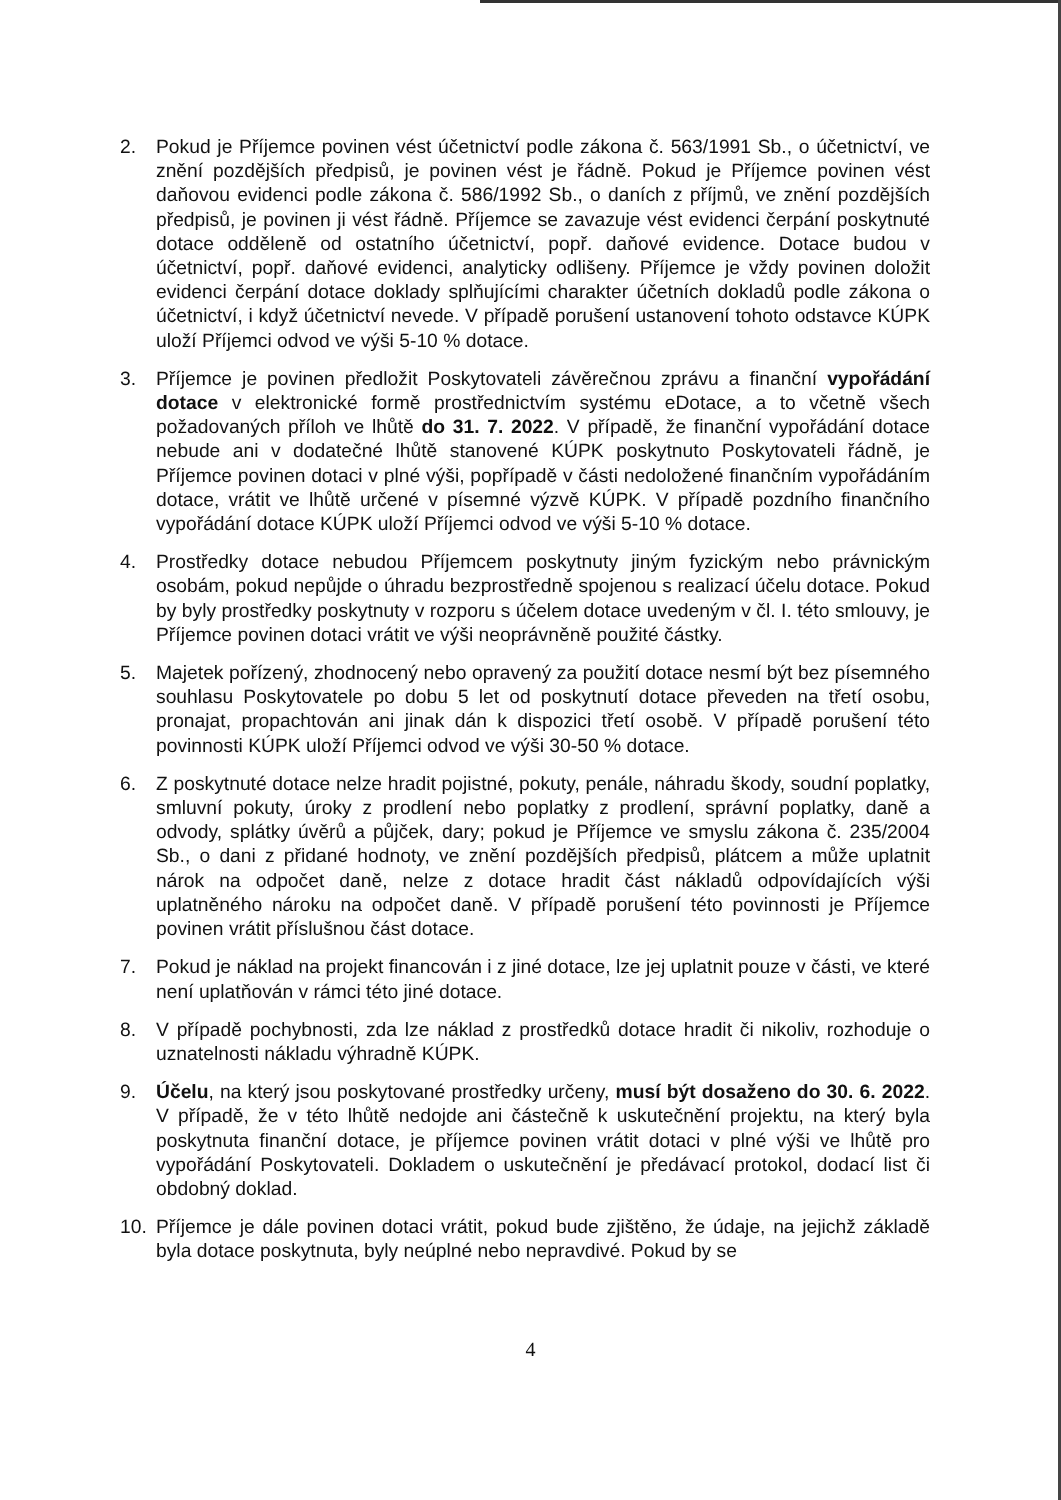2. Pokud je Příjemce povinen vést účetnictví podle zákona č. 563/1991 Sb., o účetnictví, ve znění pozdějších předpisů, je povinen vést je řádně. Pokud je Příjemce povinen vést daňovou evidenci podle zákona č. 586/1992 Sb., o daních z příjmů, ve znění pozdějších předpisů, je povinen ji vést řádně. Příjemce se zavazuje vést evidenci čerpání poskytnuté dotace odděleně od ostatního účetnictví, popř. daňové evidence. Dotace budou v účetnictví, popř. daňové evidenci, analyticky odlišeny. Příjemce je vždy povinen doložit evidenci čerpání dotace doklady splňujícími charakter účetních dokladů podle zákona o účetnictví, i když účetnictví nevede. V případě porušení ustanovení tohoto odstavce KÚPK uloží Příjemci odvod ve výši 5-10 % dotace.
3. Příjemce je povinen předložit Poskytovateli závěrečnou zprávu a finanční vypořádání dotace v elektronické formě prostřednictvím systému eDotace, a to včetně všech požadovaných příloh ve lhůtě do 31. 7. 2022. V případě, že finanční vypořádání dotace nebude ani v dodatečné lhůtě stanovené KÚPK poskytnuto Poskytovateli řádně, je Příjemce povinen dotaci v plné výši, popřípadě v části nedoložené finančním vypořádáním dotace, vrátit ve lhůtě určené v písemné výzvě KÚPK. V případě pozdního finančního vypořádání dotace KÚPK uloží Příjemci odvod ve výši 5-10 % dotace.
4. Prostředky dotace nebudou Příjemcem poskytnuty jiným fyzickým nebo právnickým osobám, pokud nepůjde o úhradu bezprostředně spojenou s realizací účelu dotace. Pokud by byly prostředky poskytnuty v rozporu s účelem dotace uvedeným v čl. I. této smlouvy, je Příjemce povinen dotaci vrátit ve výši neoprávněně použité částky.
5. Majetek pořízený, zhodnocený nebo opravený za použití dotace nesmí být bez písemného souhlasu Poskytovatele po dobu 5 let od poskytnutí dotace převeden na třetí osobu, pronajat, propachtován ani jinak dán k dispozici třetí osobě. V případě porušení této povinnosti KÚPK uloží Příjemci odvod ve výši 30-50 % dotace.
6. Z poskytnuté dotace nelze hradit pojistné, pokuty, penále, náhradu škody, soudní poplatky, smluvní pokuty, úroky z prodlení nebo poplatky z prodlení, správní poplatky, daně a odvody, splátky úvěrů a půjček, dary; pokud je Příjemce ve smyslu zákona č. 235/2004 Sb., o dani z přidané hodnoty, ve znění pozdějších předpisů, plátcem a může uplatnit nárok na odpočet daně, nelze z dotace hradit část nákladů odpovídajících výši uplatněného nároku na odpočet daně. V případě porušení této povinnosti je Příjemce povinen vrátit příslušnou část dotace.
7. Pokud je náklad na projekt financován i z jiné dotace, lze jej uplatnit pouze v části, ve které není uplatňován v rámci této jiné dotace.
8. V případě pochybnosti, zda lze náklad z prostředků dotace hradit či nikoliv, rozhoduje o uznatelnosti nákladu výhradně KÚPK.
9. Účelu, na který jsou poskytované prostředky určeny, musí být dosaženo do 30. 6. 2022. V případě, že v této lhůtě nedojde ani částečně k uskutečnění projektu, na který byla poskytnuta finanční dotace, je příjemce povinen vrátit dotaci v plné výši ve lhůtě pro vypořádání Poskytovateli. Dokladem o uskutečnění je předávací protokol, dodací list či obdobný doklad.
10. Příjemce je dále povinen dotaci vrátit, pokud bude zjištěno, že údaje, na jejichž základě byla dotace poskytnuta, byly neúplné nebo nepravdivé. Pokud by se
4